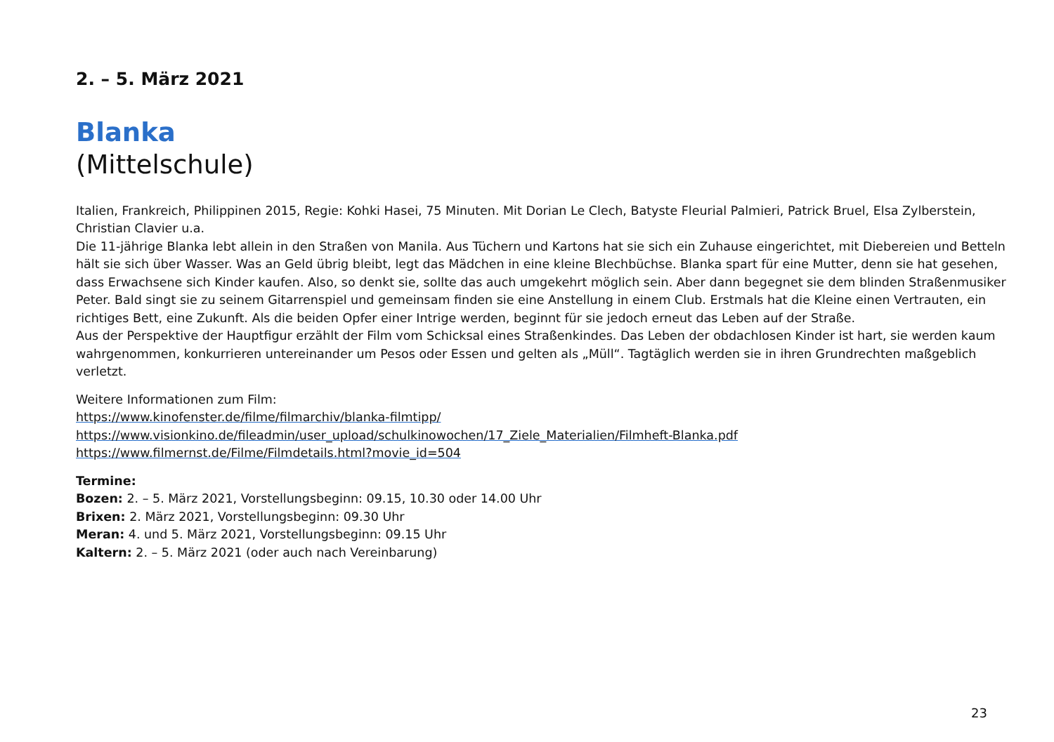2. – 5. März 2021
Blanka
(Mittelschule)
Italien, Frankreich, Philippinen 2015, Regie: Kohki Hasei, 75 Minuten. Mit Dorian Le Clech, Batyste Fleurial Palmieri, Patrick Bruel, Elsa Zylberstein, Christian Clavier u.a.
Die 11-jährige Blanka lebt allein in den Straßen von Manila. Aus Tüchern und Kartons hat sie sich ein Zuhause eingerichtet, mit Diebereien und Betteln hält sie sich über Wasser. Was an Geld übrig bleibt, legt das Mädchen in eine kleine Blechbüchse. Blanka spart für eine Mutter, denn sie hat gesehen, dass Erwachsene sich Kinder kaufen. Also, so denkt sie, sollte das auch umgekehrt möglich sein. Aber dann begegnet sie dem blinden Straßenmusiker Peter. Bald singt sie zu seinem Gitarrenspiel und gemeinsam finden sie eine Anstellung in einem Club. Erstmals hat die Kleine einen Vertrauten, ein richtiges Bett, eine Zukunft. Als die beiden Opfer einer Intrige werden, beginnt für sie jedoch erneut das Leben auf der Straße.
Aus der Perspektive der Hauptfigur erzählt der Film vom Schicksal eines Straßenkindes. Das Leben der obdachlosen Kinder ist hart, sie werden kaum wahrgenommen, konkurrieren untereinander um Pesos oder Essen und gelten als „Müll“. Tagtäglich werden sie in ihren Grundrechten maßgeblich verletzt.
Weitere Informationen zum Film:
https://www.kinofenster.de/filme/filmarchiv/blanka-filmtipp/
https://www.visionkino.de/fileadmin/user_upload/schulkinowochen/17_Ziele_Materialien/Filmheft-Blanka.pdf
https://www.filmernst.de/Filme/Filmdetails.html?movie_id=504
Termine:
Bozen: 2. – 5. März 2021, Vorstellungsbeginn: 09.15, 10.30 oder 14.00 Uhr
Brixen: 2. März 2021, Vorstellungsbeginn: 09.30 Uhr
Meran: 4. und 5. März 2021, Vorstellungsbeginn: 09.15 Uhr
Kaltern: 2. – 5. März 2021 (oder auch nach Vereinbarung)
23